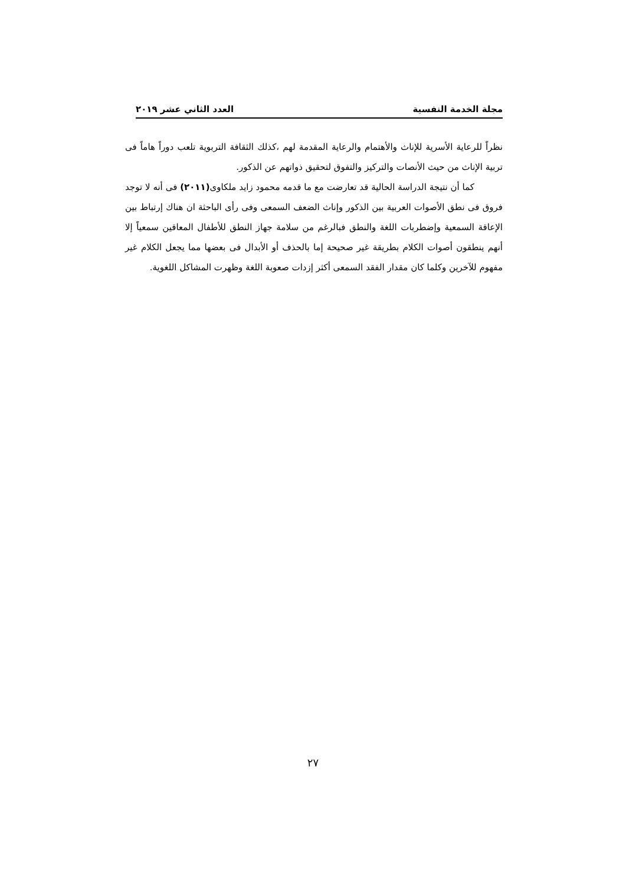مجلة الخدمة النفسية العدد الثاني عشر ٢٠١٩
نظراً للرعاية الأسرية للإناث والأهتمام والرعاية المقدمة لهم ،كذلك الثقافة التربوية تلعب دوراً هاماً فى تربية الإناث من حيث الأنصات والتركيز والتفوق لتحقيق ذواتهم عن الذكور.
كما أن نتيجة الدراسة الحالية قد تعارضت مع ما قدمه محمود زايد ملكاوى(٢٠١١) فى أنه لا توجد فروق فى نطق الأصوات العربية بين الذكور وإناث الضعف السمعى وفى رأى الباحثة ان هناك إرتباط بين الإعاقة السمعية وإضطربات اللغة والنطق فبالرغم من سلامة جهاز النطق للأطفال المعاقين سمعياً إلا أنهم ينطقون أصوات الكلام بطريقة غير صحيحة إما بالحذف أو الأبدال فى بعضها مما يجعل الكلام غير مفهوم للآخرين وكلما كان مقدار الفقد السمعى أكثر إزدات صعوبة اللغة وظهرت المشاكل اللغوية.
٢٧